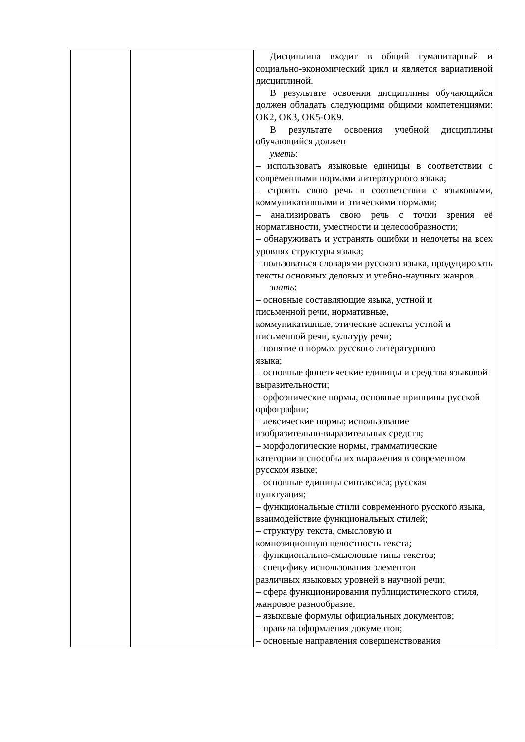| | | Дисциплина входит в общий гуманитарный и социально-экономический цикл и является вариативной дисциплиной. В результате освоения дисциплины обучающийся должен обладать следующими общими компетенциями: ОК2, ОК3, ОК5-ОК9. В результате освоения учебной дисциплины обучающийся должен уметь : – использовать языковые единицы в соответствии с современными нормами литературного языка; – строить свою речь в соответствии с языковыми, коммуникативными и этическими нормами; – анализировать свою речь с точки зрения её нормативности, уместности и целесообразности; – обнаруживать и устранять ошибки и недочеты на всех уровнях структуры языка; – пользоваться словарями русского языка, продуцировать тексты основных деловых и учебно-научных жанров. знать : – основные составляющие языка, устной и письменной речи, нормативные, коммуникативные, этические аспекты устной и письменной речи, культуру речи; – понятие о нормах русского литературного языка; – основные фонетические единицы и средства языковой выразительности; – орфоэпические нормы, основные принципы русской орфографии; – лексические нормы; использование изобразительно-выразительных средств; – морфологические нормы, грамматические категории и способы их выражения в современном русском языке; – основные единицы синтаксиса; русская пунктуация; – функциональные стили современного русского языка, взаимодействие функциональных стилей; – структуру текста, смысловую и композиционную целостность текста; – функционально-смысловые типы текстов; – специфику использования элементов различных языковых уровней в научной речи; – сфера функционирования публицистического стиля, жанровое разнообразие; – языковые формулы официальных документов; – правила оформления документов; – основные направления совершенствования |